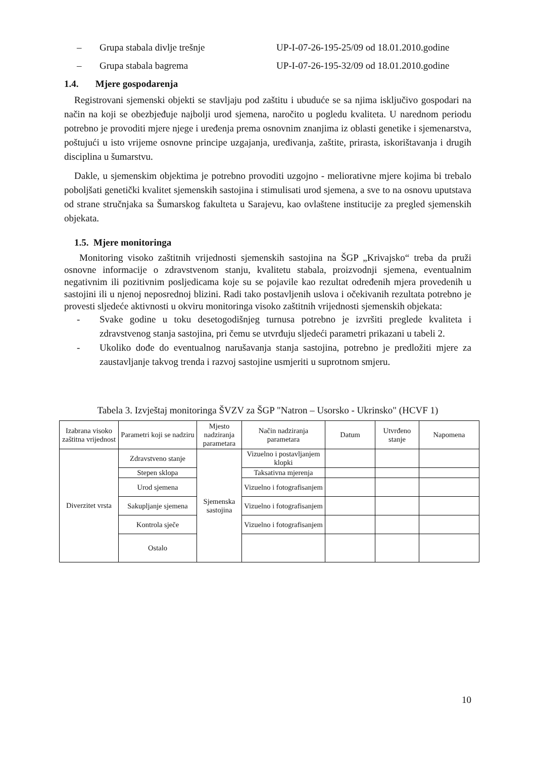– Grupa stabala divlje trešnje UP-I-07-26-195-25/09 od 18.01.2010.godine
– Grupa stabala bagrema UP-I-07-26-195-32/09 od 18.01.2010.godine
1.4. Mjere gospodarenja
Registrovani sjemenski objekti se stavljaju pod zaštitu i ubuduće se sa njima isključivo gospodari na način na koji se obezbjeđuje najbolji urod sjemena, naročito u pogledu kvaliteta. U narednom periodu potrebno je provoditi mjere njege i uređenja prema osnovnim znanjima iz oblasti genetike i sjemenarstva, poštujući u isto vrijeme osnovne principe uzgajanja, uređivanja, zaštite, prirasta, iskorištavanja i drugih disciplina u šumarstvu.
Dakle, u sjemenskim objektima je potrebno provoditi uzgojno - meliorativne mjere kojima bi trebalo poboljšati genetički kvalitet sjemenskih sastojina i stimulisati urod sjemena, a sve to na osnovu uputstava od strane stručnjaka sa Šumarskog fakulteta u Sarajevu, kao ovlaštene institucije za pregled sjemenskih objekata.
1.5. Mjere monitoringa
Monitoring visoko zaštitnih vrijednosti sjemenskih sastojina na ŠGP „Krivajsko“ treba da pruži osnovne informacije o zdravstvenom stanju, kvalitetu stabala, proizvodnji sjemena, eventualnim negativnim ili pozitivnim posljedicama koje su se pojavile kao rezultat određenih mjera provedenih u sastojini ili u njenoj neposrednoj blizini. Radi tako postavljenih uslova i očekivanih rezultata potrebno je provesti sljedeće aktivnosti u okviru monitoringa visoko zaštitnih vrijednosti sjemenskih objekata:
- Svake godine u toku desetogodišnjeg turnusa potrebno je izvršiti preglede kvaliteta i zdravstvenog stanja sastojina, pri čemu se utvrđuju sljedeći parametri prikazani u tabeli 2.
- Ukoliko dođe do eventualnog narušavanja stanja sastojina, potrebno je predložiti mjere za zaustavljanje takvog trenda i razvoj sastojine usmjeriti u suprotnom smjeru.
Tabela 3. Izvještaj monitoringa ŠVZV za ŠGP "Natron – Usorsko - Ukrinsko" (HCVF 1)
| Izabrana visoko zaštitna vrijednost | Parametri koji se nadziru | Mjesto nadziranja parametara | Način nadziranja parametara | Datum | Utvrđeno stanje | Napomena |
| --- | --- | --- | --- | --- | --- | --- |
| Diverzitet vrsta | Zdravstveno stanje | Sjemenska sastojina | Vizuelno i postavljanjem klopki | | | |
| | Stepen sklopa | | Taksativna mjerenja | | | |
| | Urod sjemena | | Vizuelno i fotografisanjem | | | |
| | Sakupljanje sjemena | | Vizuelno i fotografisanjem | | | |
| | Kontrola sječe | | Vizuelno i fotografisanjem | | | |
| | Ostalo | | | | | |
10